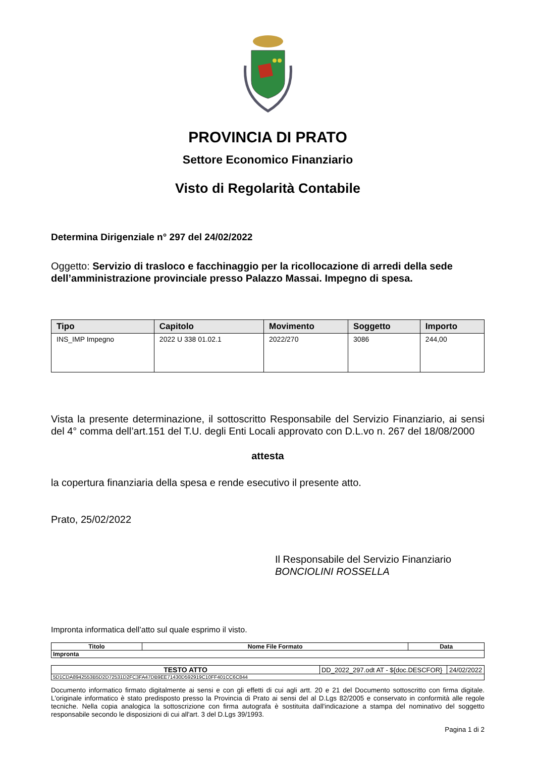PROVINCIA DI PRATO
Settore Economico Finanziario
Visto di Regolarità Contabile
Determina Dirigenziale n° 297 del 24/02/2022
Oggetto: Servizio di trasloco e facchinaggio per la ricollocazione di arredi della sede dell’amministrazione provinciale presso Palazzo Massai. Impegno di spesa.
| Tipo | Capitolo | Movimento | Soggetto | Importo |
| --- | --- | --- | --- | --- |
| INS_IMP Impegno | 2022 U 338 01.02.1 | 2022/270 | 3086 | 244,00 |
Vista la presente determinazione, il sottoscritto Responsabile del Servizio Finanziario, ai sensi del 4° comma dell’art.151 del T.U. degli Enti Locali approvato con D.L.vo n. 267 del 18/08/2000
attesta
la copertura finanziaria della spesa e rende esecutivo il presente atto.
Prato, 25/02/2022
Il Responsabile del Servizio Finanziario
BONCIOLINI ROSSELLA
Impronta informatica dell’atto sul quale esprimo il visto.
| Titolo | Nome File Formato | Data |
| --- | --- | --- |
| Impronta | | |
| TESTO ATTO | DD_2022_297.odt AT - ${doc.DESCFOR} | 24/02/2022 |
| 5D1CDA8942553B5D2D72531D2FC3FA47DB9EE71430D592919C10FF401CC6C844 | | |
Documento informatico firmato digitalmente ai sensi e con gli effetti di cui agli artt. 20 e 21 del Documento sottoscritto con firma digitale. L'originale informatico è stato predisposto presso la Provincia di Prato ai sensi del al D.Lgs 82/2005 e conservato in conformità alle regole tecniche. Nella copia analogica la sottoscrizione con firma autografa è sostituita dall'indicazione a stampa del nominativo del soggetto responsabile secondo le disposizioni di cui all'art. 3 del D.Lgs 39/1993.
Pagina 1 di 2